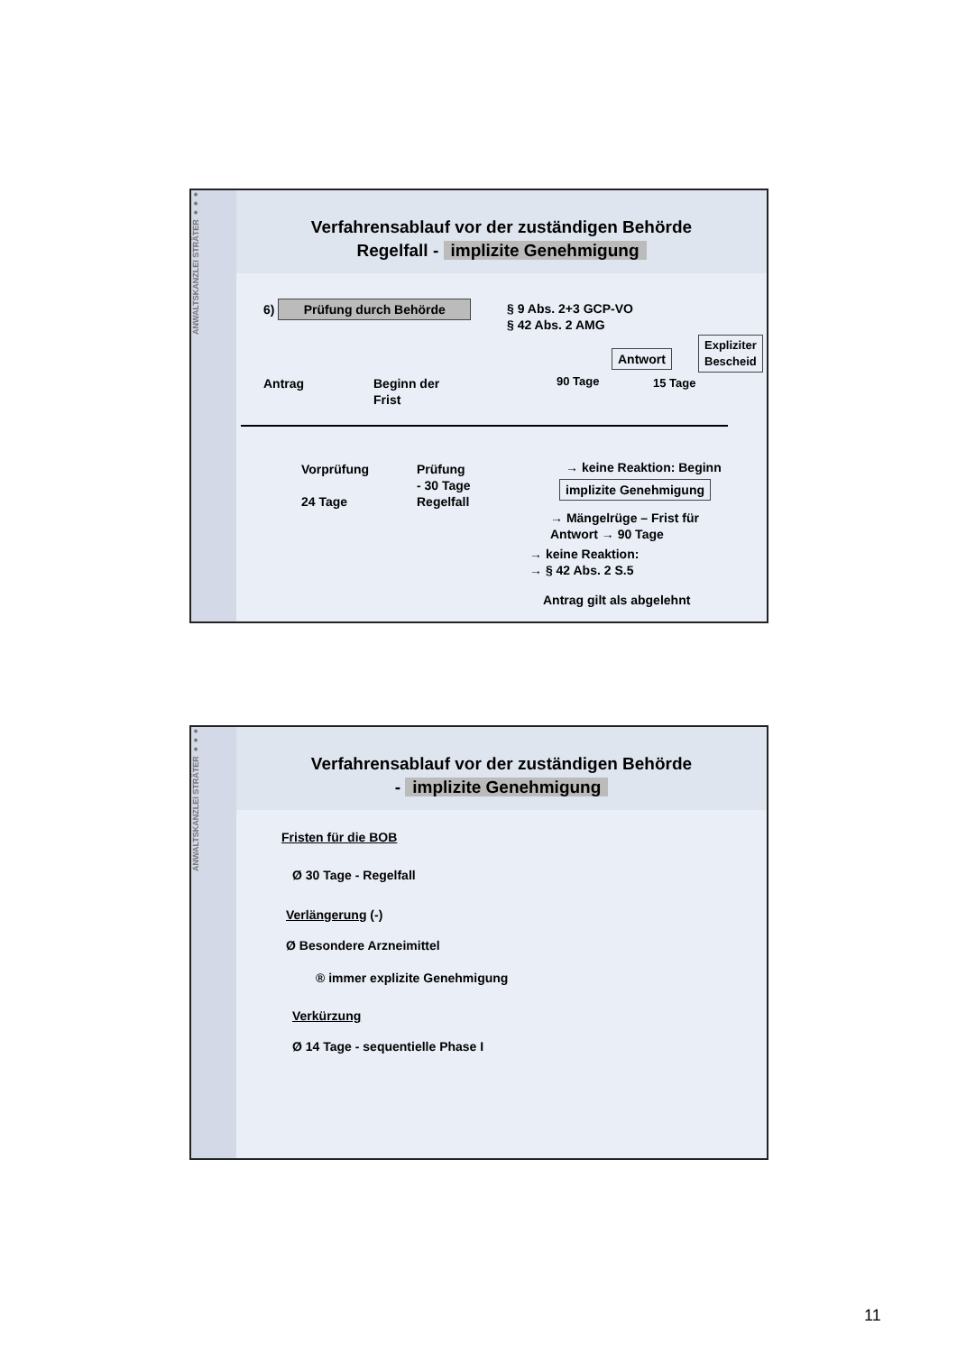ANWALTSKANZLEI STRÄTER ●●●
Verfahrensablauf vor der zuständigen Behörde
Regelfall - implizite Genehmigung
6) Prüfung durch Behörde
§ 9 Abs. 2+3 GCP-VO
§ 42 Abs. 2 AMG
Antwort
Expliziter
Bescheid
Antrag
Beginn der
Frist
90 Tage 15 Tage
Vorprüfung
24 Tage
Prüfung
- 30 Tage
Regelfall
→ keine Reaktion: Beginn
implizite Genehmigung
→ Mängelrüge – Frist für
Antwort → 90 Tage
→ keine Reaktion:
→ § 42 Abs. 2 S.5
Antrag gilt als abgelehnt
ANWALTSKANZLEI STRÄTER ●●●
Verfahrensablauf vor der zuständigen Behörde
- implizite Genehmigung
Fristen für die BOB
Ø 30 Tage - Regelfall
Verlängerung (-)
Ø Besondere Arzneimittel
® immer explizite Genehmigung
Verkürzung
Ø 14 Tage - sequentielle Phase I
11